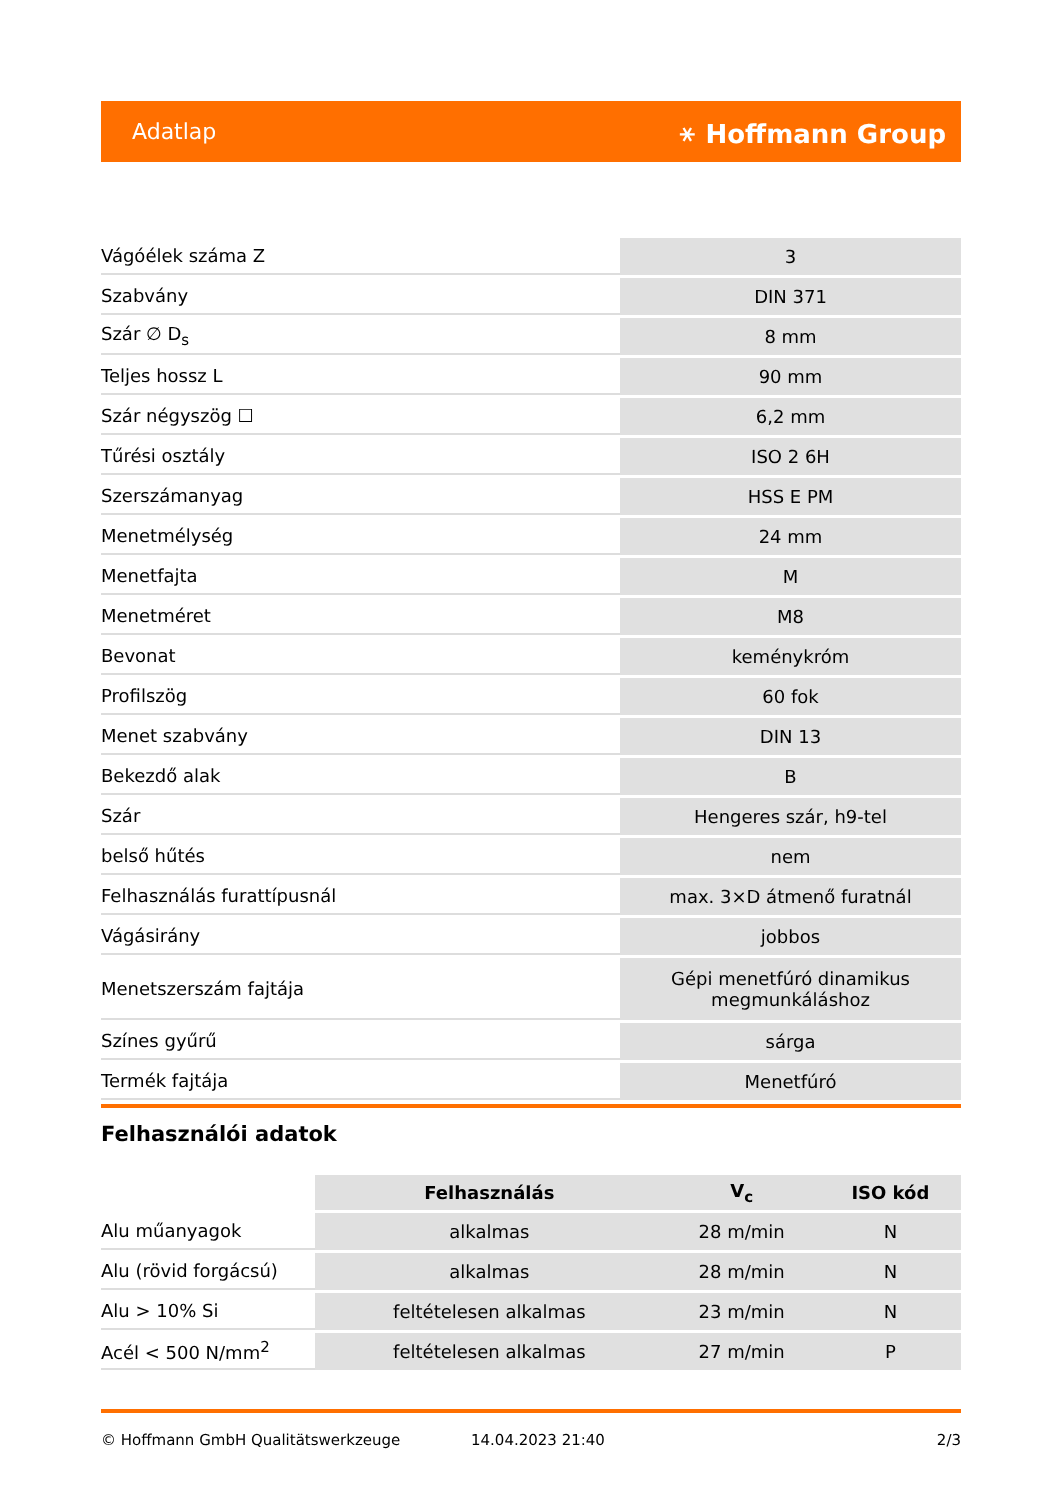Adatlap ⚹ Hoffmann Group
| Vágóélek száma Z | 3 |
| Szabvány | DIN 371 |
| Szár ∅ D<sub>s</sub> | 8 mm |
| Teljes hossz L | 90 mm |
| Szár négyszög ☐ | 6,2 mm |
| Tűrési osztály | ISO 2 6H |
| Szerszámanyag | HSS E PM |
| Menetmélység | 24 mm |
| Menetfajta | M |
| Menetméret | M8 |
| Bevonat | keménykróm |
| Profilszög | 60 fok |
| Menet szabvány | DIN 13 |
| Bekezdő alak | B |
| Szár | Hengeres szár, h9-tel |
| belső hűtés | nem |
| Felhasználás furattípusnál | max. 3×D átmenő furatnál |
| Vágásirány | jobbos |
| Menetszerszám fajtája | Gépi menetfúró dinamikus megmunkáláshoz |
| Színes gyűrű | sárga |
| Termék fajtája | Menetfúró |
Felhasználói adatok
| | Felhasználás | V<sub>c</sub> | ISO kód |
| --- | --- | --- | --- |
| Alu műanyagok | alkalmas | 28 m/min | N |
| Alu (rövid forgácsú) | alkalmas | 28 m/min | N |
| Alu > 10% Si | feltételesen alkalmas | 23 m/min | N |
| Acél < 500 N/mm<sup>2</sup> | feltételesen alkalmas | 27 m/min | P |
© Hoffmann GmbH Qualitätswerkzeuge 14.04.2023 21:40 2/3